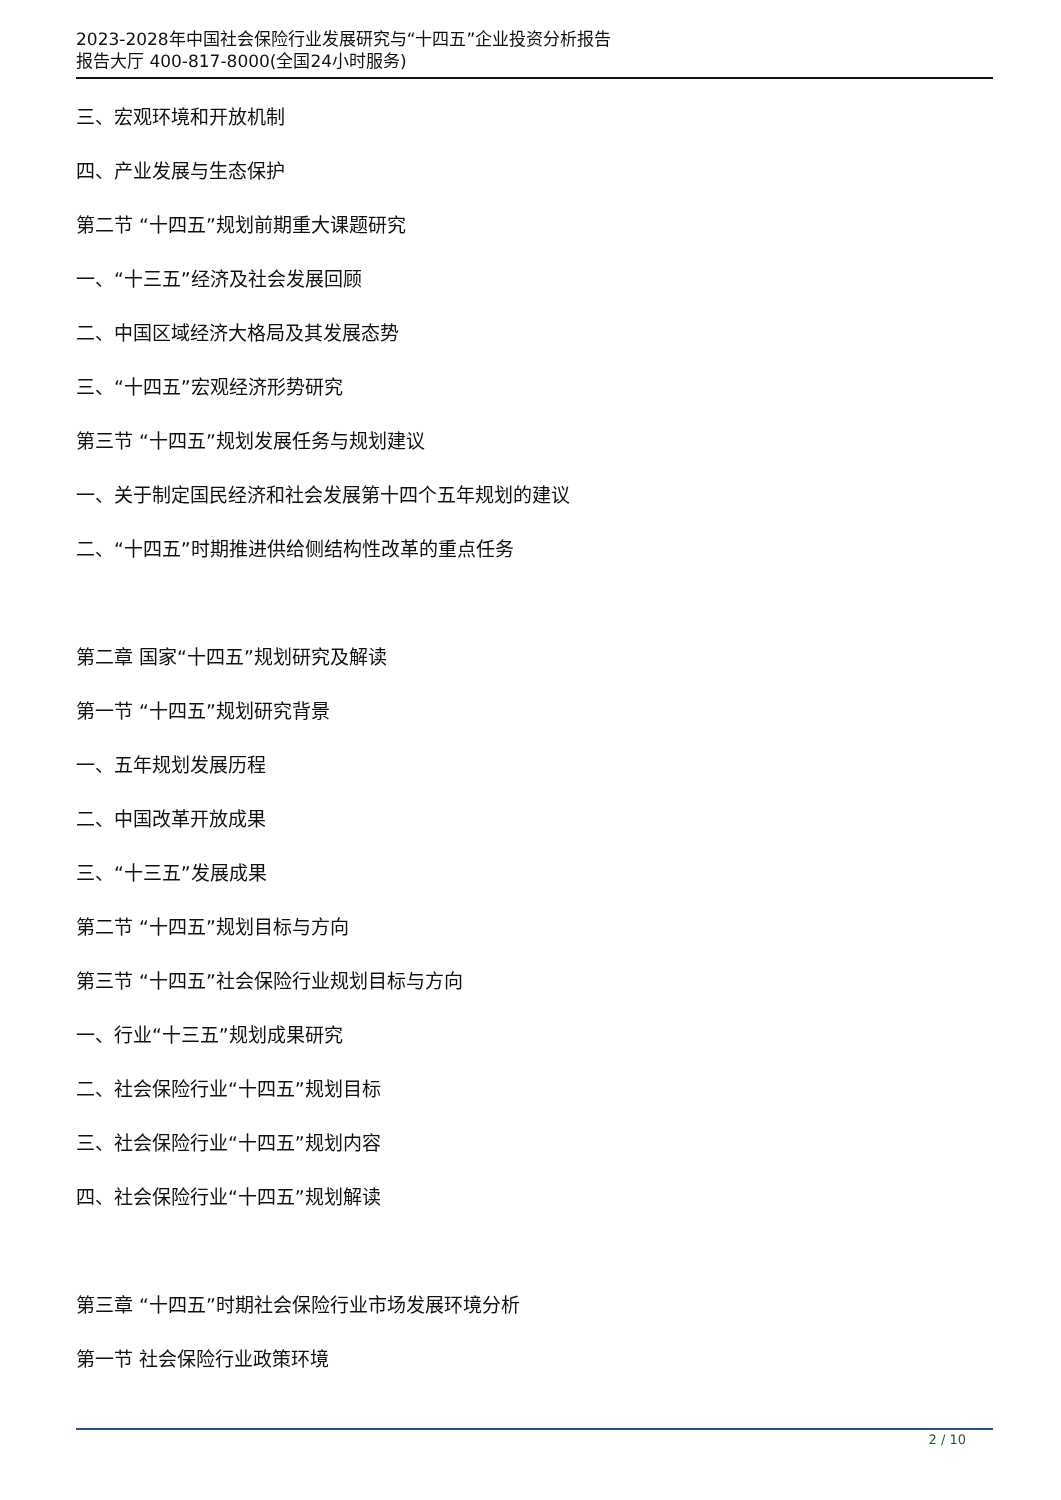2023-2028年中国社会保险行业发展研究与“十四五”企业投资分析报告
报告大厅 400-817-8000(全国24小时服务)
三、宏观环境和开放机制
四、产业发展与生态保护
第二节 “十四五”规划前期重大课题研究
一、“十三五”经济及社会发展回顾
二、中国区域经济大格局及其发展态势
三、“十四五”宏观经济形势研究
第三节 “十四五”规划发展任务与规划建议
一、关于制定国民经济和社会发展第十四个五年规划的建议
二、“十四五”时期推进供给侧结构性改革的重点任务
第二章 国家“十四五”规划研究及解读
第一节 “十四五”规划研究背景
一、五年规划发展历程
二、中国改革开放成果
三、“十三五”发展成果
第二节 “十四五”规划目标与方向
第三节 “十四五”社会保险行业规划目标与方向
一、行业“十三五”规划成果研究
二、社会保险行业“十四五”规划目标
三、社会保险行业“十四五”规划内容
四、社会保险行业“十四五”规划解读
第三章 “十四五”时期社会保险行业市场发展环境分析
第一节 社会保险行业政策环境
2 / 10